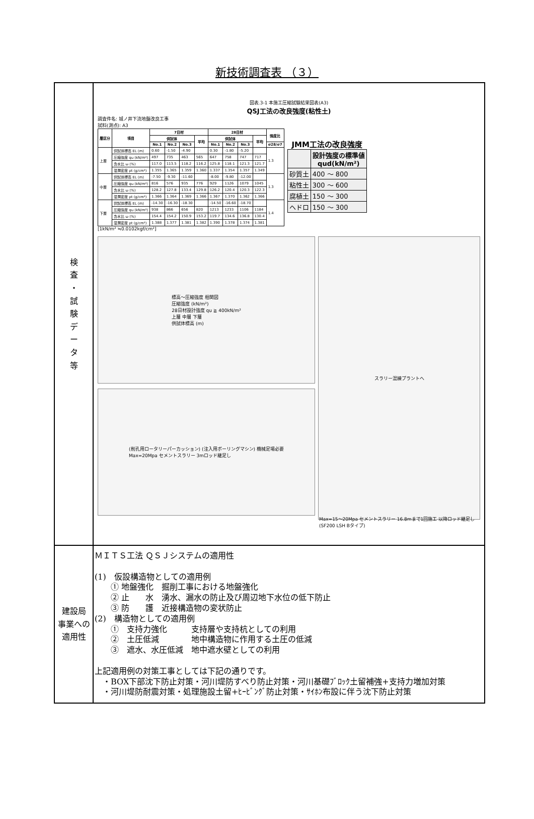新技術調査表 （３）
| 検 査 ・ 試 験 デ ー タ 等 | 図表.3-1 本施工圧縮試験結果図表(A3) QSJ工法の改良強度(粘性土) 調査件名: 城ノ井下流地盤改良工事 試料(測点): A3 / 層区分 / 項目 / 7日材 / / / / 28日材 / / / / 強度比 / / --- / --- / --- / --- / --- / --- / --- / --- / --- / --- / --- / / / / 供試体 / / / 平均 / 供試体 / / / 平均 / / / / / No.1 / No.2 / No.3 / / No.1 / No.2 / No.3 / / σ28/σ7 / / 上層 / 供試体標高 EL (m) / 0.60 / -1.50 / -4.90 / / 0.30 / -1.80 / -5.20 / / 1.3 / / / 圧縮強度 qu (kN/m²) / 497 / 735 / 463 / 565 / 647 / 758 / 747 / 717 / / / / 含水比 ω (%) / 117.0 / 113.5 / 118.2 / 116.2 / 125.8 / 118.1 / 121.3 / 121.7 / / / / 湿潤密度 ρt (g/cm³) / 1.355 / 1.365 / 1.359 / 1.360 / 1.337 / 1.354 / 1.357 / 1.349 / / / 中層 / 供試体標高 EL (m) / -7.50 / -9.30 / -11.60 / / -8.00 / -9.80 / -12.00 / / 1.3 / / / 圧縮強度 qu (kN/m²) / 816 / 576 / 935 / 776 / 929 / 1126 / 1079 / 1045 / / / / 含水比 ω (%) / 128.2 / 127.8 / 133.4 / 129.8 / 126.2 / 120.4 / 120.3 / 122.3 / / / / 湿潤密度 ρt (g/cm³) / 1.366 / 1.364 / 1.369 / 1.366 / 1.367 / 1.370 / 1.362 / 1.366 / / / 下層 / 供試体標高 EL (m) / -14.30 / -16.30 / -18.30 / / -14.50 / -16.60 / -18.70 / / 1.4 / / / 圧縮強度 qu (kN/m²) / 938 / 866 / 656 / 820 / 1213 / 1233 / 1106 / 1184 / / / / 含水比 ω (%) / 154.4 / 154.2 / 150.9 / 153.2 / 119.7 / 134.6 / 136.8 / 130.4 / / / / 湿潤密度 ρt (g/cm³) / 1.388 / 1.377 / 1.381 / 1.382 / 1.390 / 1.378 / 1.374 / 1.381 / / JMM工法の改良強度 / / 設計強度の標準値 qud(kN/m²) / / --- / --- / / 砂質土 / 400 ～ 800 / / 粘性土 / 300 ～ 600 / / 腐植土 / 150 ～ 300 / / ヘドロ / 150 ～ 300 / [1kN/m² ≒0.0102kgf/cm²] 標高～圧縮強度 相関図 圧縮強度 (kN/m²) 28日材設計強度 qu ≧ 400kN/m² 上層 中層 下層 供試体標高 (m) スラリー混練プラントへ (削孔用ロータリーパーカッション) (注入用ボーリングマシン) 機械足場必要 Max=20Mpa セメントスラリー 3mロッド継足し Max=15～20Mpa セメントスラリー 16.8mまで1回施工 以降ロッド継足し (SF200 LSH Bタイプ) |
| 建設局 事業への 適用性 | ＭＩＴＳ工法 ＱＳＪシステムの適用性 (1) 仮設構造物としての適用例 ① 地盤強化 掘削工事における地盤強化 ② 止 水 湧水、漏水の防止及び周辺地下水位の低下防止 ③ 防 護 近接構造物の変状防止 (2) 構造物としての適用例 ① 支持力強化 支持層や支持杭としての利用 ② 土圧低減 地中構造物に作用する土圧の低減 ③ 遮水、水圧低減 地中遮水壁としての利用 上記適用例の対策工事としては下記の通りです。 ・BOX下部沈下防止対策・河川堤防すべり防止対策・河川基礎ﾌﾞﾛｯｸ土留補強+支持力増加対策 ・河川堤防耐震対策・処理施設土留+ﾋｰﾋﾞﾝｸﾞ防止対策・ｻｲﾎﾝ布設に伴う沈下防止対策 |